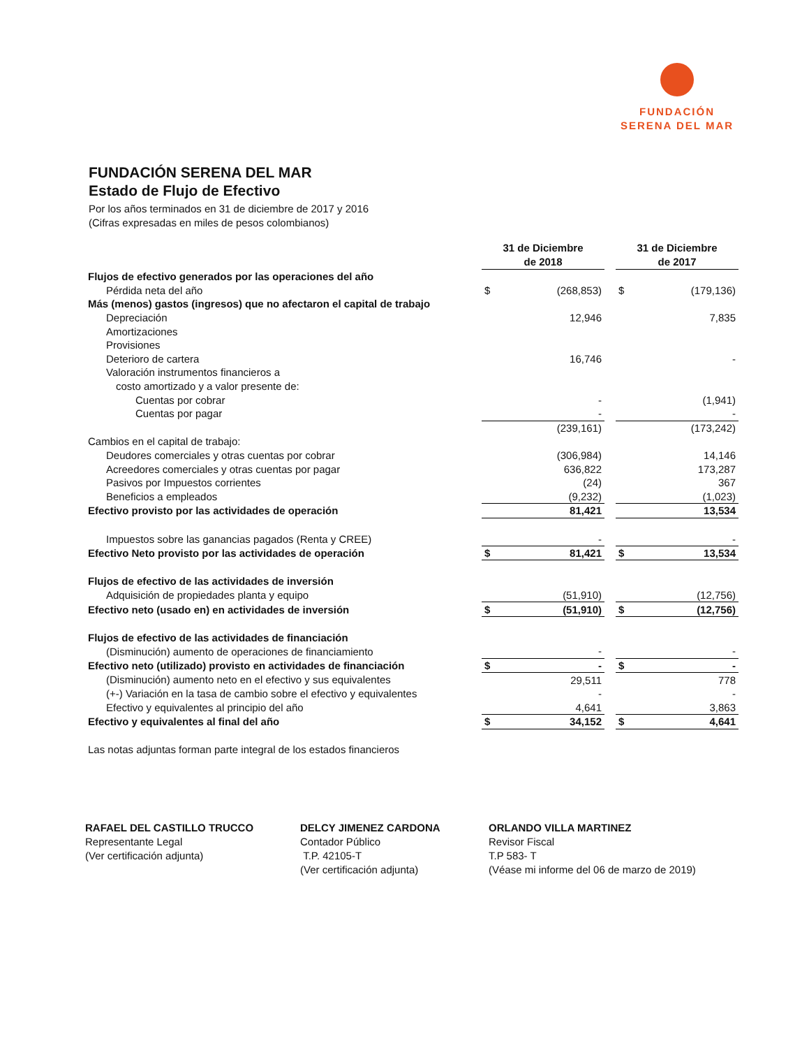FUNDACIÓN
SERENA DEL MAR
FUNDACIÓN SERENA DEL MAR
Estado de Flujo de Efectivo
Por los años terminados en 31 de diciembre de 2017 y 2016
(Cifras expresadas en miles de pesos colombianos)
| | 31 de Diciembre de 2018 | | | 31 de Diciembre de 2017 | |
| --- | --- | --- | --- | --- | --- |
| Flujos de efectivo generados por las operaciones del año | | | | | |
| Pérdida neta del año | $ | (268,853) | | $ | (179,136) |
| Más (menos) gastos (ingresos) que no afectaron el capital de trabajo | | | | | |
| Depreciación | | 12,946 | | | 7,835 |
| Amortizaciones | | | | | |
| Provisiones | | | | | |
| Deterioro de cartera | | 16,746 | | | - |
| Valoración instrumentos financieros a | | | | | |
| costo amortizado y a valor presente de: | | | | | |
| Cuentas por cobrar | | - | | | (1,941) |
| Cuentas por pagar | | - | | | - |
| | | (239,161) | | | (173,242) |
| Cambios en el capital de trabajo: | | | | | |
| Deudores comerciales y otras cuentas por cobrar | | (306,984) | | | 14,146 |
| Acreedores comerciales y otras cuentas por pagar | | 636,822 | | | 173,287 |
| Pasivos por Impuestos corrientes | | (24) | | | 367 |
| Beneficios a empleados | | (9,232) | | | (1,023) |
| Efectivo provisto por las actividades de operación | | 81,421 | | | 13,534 |
| Impuestos sobre las ganancias pagados (Renta y CREE) | | - | | | - |
| Efectivo Neto provisto por las actividades de operación | $ | 81,421 | | $ | 13,534 |
| Flujos de efectivo de las actividades de inversión | | | | | |
| Adquisición de propiedades planta y equipo | | (51,910) | | | (12,756) |
| Efectivo neto (usado en) en actividades de inversión | $ | (51,910) | | $ | (12,756) |
| Flujos de efectivo de las actividades de financiación | | | | | |
| (Disminución) aumento de operaciones de financiamiento | | - | | | - |
| Efectivo neto (utilizado) provisto en actividades de financiación | $ | - | | $ | - |
| (Disminución) aumento neto en el efectivo y sus equivalentes | | 29,511 | | | 778 |
| (+-) Variación en la tasa de cambio sobre el efectivo y equivalentes | | - | | | - |
| Efectivo y equivalentes al principio del año | | 4,641 | | | 3,863 |
| Efectivo y equivalentes al final del año | $ | 34,152 | | $ | 4,641 |
| Las notas adjuntas forman parte integral de los estados financieros | | | | | |
RAFAEL DEL CASTILLO TRUCCO
Representante Legal
(Ver certificación adjunta)
DELCY JIMENEZ CARDONA
Contador Público
T.P. 42105-T
(Ver certificación adjunta)
ORLANDO VILLA MARTINEZ
Revisor Fiscal
T.P 583- T
(Véase mi informe del 06 de marzo de 2019)